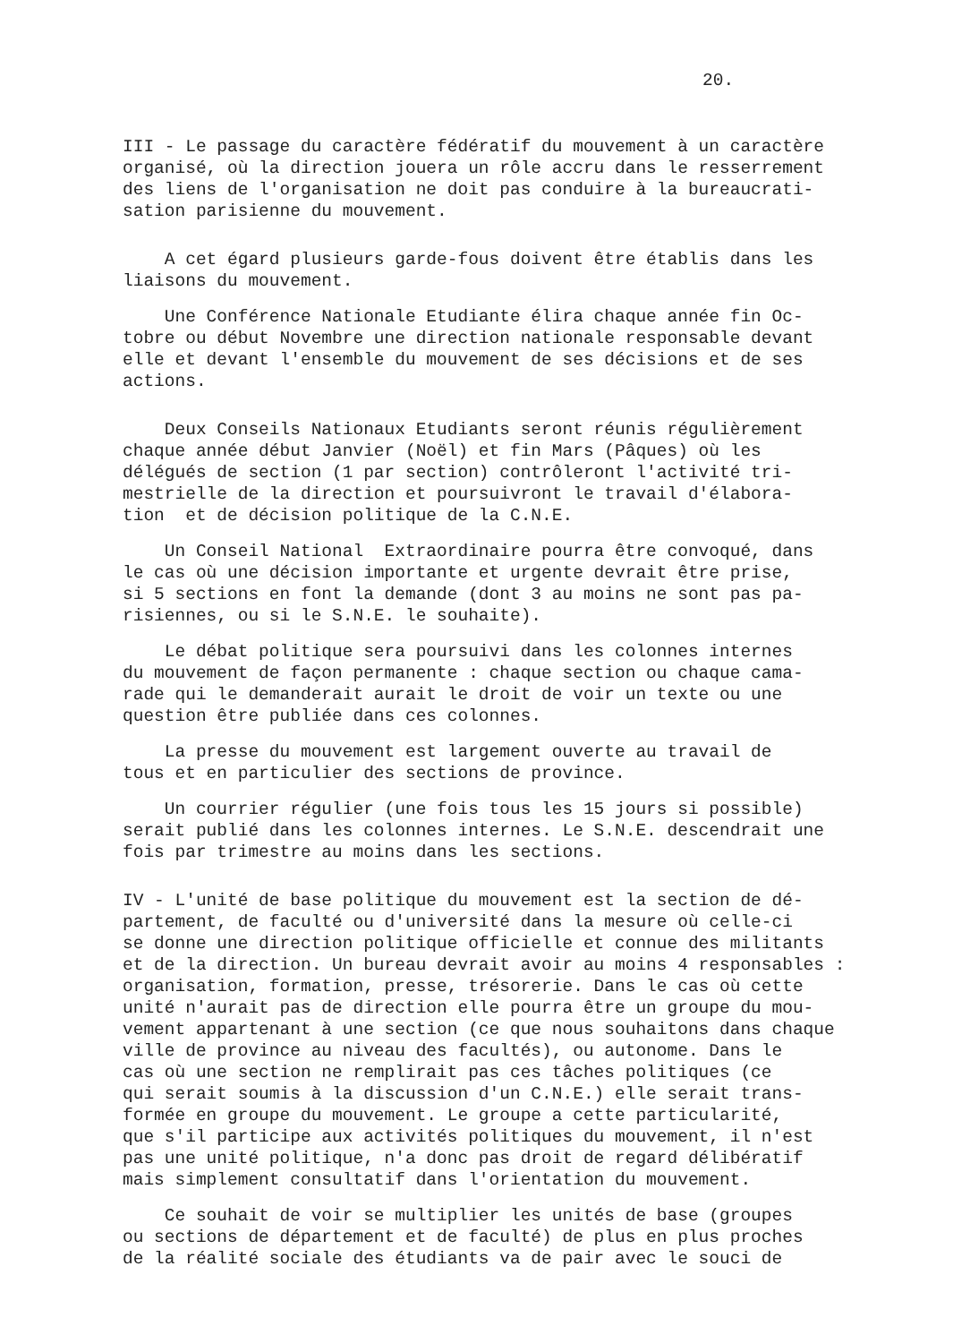20.
III - Le passage du caractère fédératif du mouvement à un caractère organisé, où la direction jouera un rôle accru dans le resserrement des liens de l'organisation ne doit pas conduire à la bureaucrati- sation parisienne du mouvement.
A cet égard plusieurs garde-fous doivent être établis dans les liaisons du mouvement.
Une Conférence Nationale Etudiante élira chaque année fin Oc- tobre ou début Novembre une direction nationale responsable devant elle et devant l'ensemble du mouvement de ses décisions et de ses actions.
Deux Conseils Nationaux Etudiants seront réunis régulièrement chaque année début Janvier (Noël) et fin Mars (Pâques) où les délégués de section (1 par section) contrôleront l'activité tri- mestrielle de la direction et poursuivront le travail d'élabora- tion et de décision politique de la C.N.E.
Un Conseil National Extraordinaire pourra être convoqué, dans le cas où une décision importante et urgente devrait être prise, si 5 sections en font la demande (dont 3 au moins ne sont pas pa- risiennes, ou si le S.N.E. le souhaite).
Le débat politique sera poursuivi dans les colonnes internes du mouvement de façon permanente : chaque section ou chaque cama- rade qui le demanderait aurait le droit de voir un texte ou une question être publiée dans ces colonnes.
La presse du mouvement est largement ouverte au travail de tous et en particulier des sections de province.
Un courrier régulier (une fois tous les 15 jours si possible) serait publié dans les colonnes internes. Le S.N.E. descendrait une fois par trimestre au moins dans les sections.
IV - L'unité de base politique du mouvement est la section de dé- partement, de faculté ou d'université dans la mesure où celle-ci se donne une direction politique officielle et connue des militants et de la direction. Un bureau devrait avoir au moins 4 responsables : organisation, formation, presse, trésorerie. Dans le cas où cette unité n'aurait pas de direction elle pourra être un groupe du mou- vement appartenant à une section (ce que nous souhaitons dans chaque ville de province au niveau des facultés), ou autonome. Dans le cas où une section ne remplirait pas ces tâches politiques (ce qui serait soumis à la discussion d'un C.N.E.) elle serait trans- formée en groupe du mouvement. Le groupe a cette particularité, que s'il participe aux activités politiques du mouvement, il n'est pas une unité politique, n'a donc pas droit de regard délibératif mais simplement consultatif dans l'orientation du mouvement.
Ce souhait de voir se multiplier les unités de base (groupes ou sections de département et de faculté) de plus en plus proches de la réalité sociale des étudiants va de pair avec le souci de